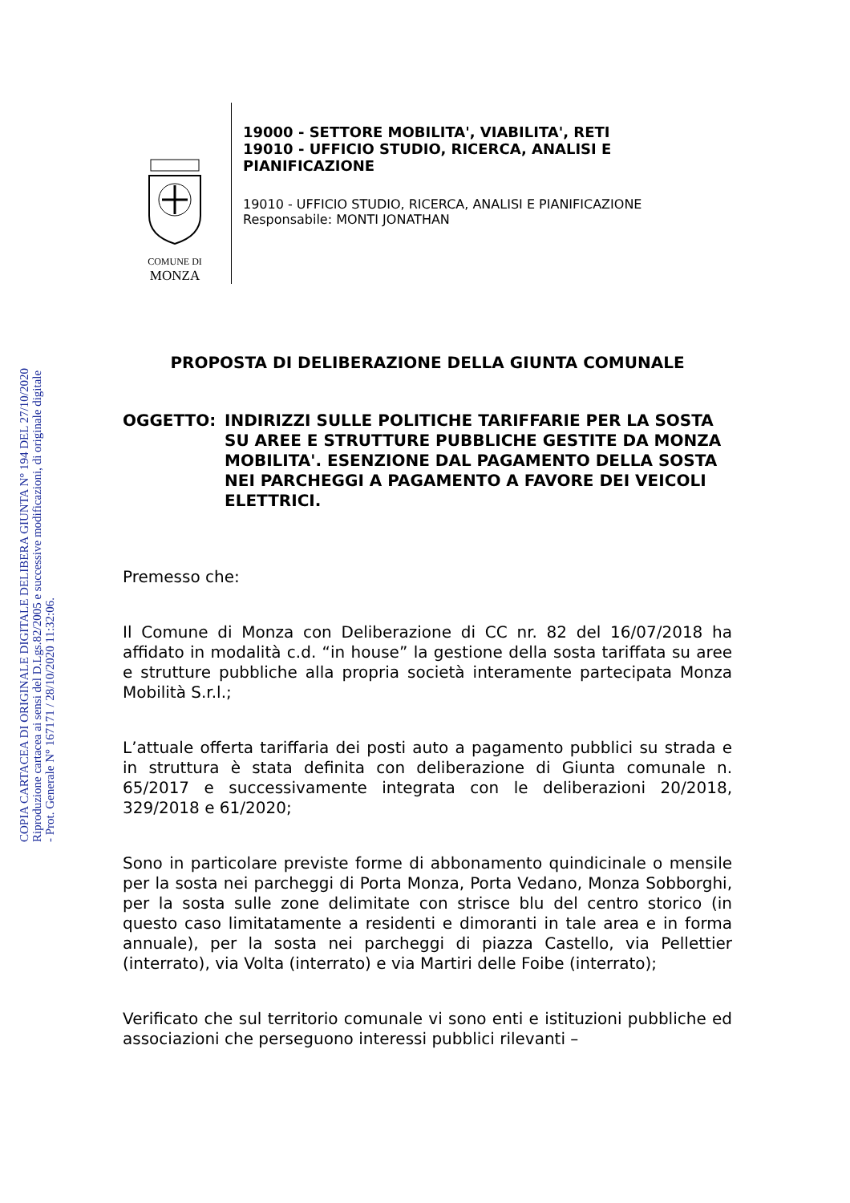COPIA CARTACEA DI ORIGINALE DIGITALE DELIBERA GIUNTA N° 194 DEL 27/10/2020
Riproduzione cartacea ai sensi del D.Lgs.82/2005 e successive modificazioni, di originale digitale
- Prot. Generale N° 167171 / 28/10/2020 11:32:06.
COMUNE DI
MONZA
19000 - SETTORE MOBILITA', VIABILITA', RETI
19010 - UFFICIO STUDIO, RICERCA, ANALISI E
PIANIFICAZIONE
19010 - UFFICIO STUDIO, RICERCA, ANALISI E PIANIFICAZIONE
Responsabile: MONTI JONATHAN
PROPOSTA DI DELIBERAZIONE DELLA GIUNTA COMUNALE
OGGETTO: INDIRIZZI SULLE POLITICHE TARIFFARIE PER LA SOSTA SU AREE E STRUTTURE PUBBLICHE GESTITE DA MONZA MOBILITA'. ESENZIONE DAL PAGAMENTO DELLA SOSTA NEI PARCHEGGI A PAGAMENTO A FAVORE DEI VEICOLI ELETTRICI.
Premesso che:
Il Comune di Monza con Deliberazione di CC nr. 82 del 16/07/2018 ha affidato in modalità c.d. “in house” la gestione della sosta tariffata su aree e strutture pubbliche alla propria società interamente partecipata Monza Mobilità S.r.l.;
L’attuale offerta tariffaria dei posti auto a pagamento pubblici su strada e in struttura è stata definita con deliberazione di Giunta comunale n. 65/2017 e successivamente integrata con le deliberazioni 20/2018, 329/2018 e 61/2020;
Sono in particolare previste forme di abbonamento quindicinale o mensile per la sosta nei parcheggi di Porta Monza, Porta Vedano, Monza Sobborghi, per la sosta sulle zone delimitate con strisce blu del centro storico (in questo caso limitatamente a residenti e dimoranti in tale area e in forma annuale), per la sosta nei parcheggi di piazza Castello, via Pellettier (interrato), via Volta (interrato) e via Martiri delle Foibe (interrato);
Verificato che sul territorio comunale vi sono enti e istituzioni pubbliche ed associazioni che perseguono interessi pubblici rilevanti –